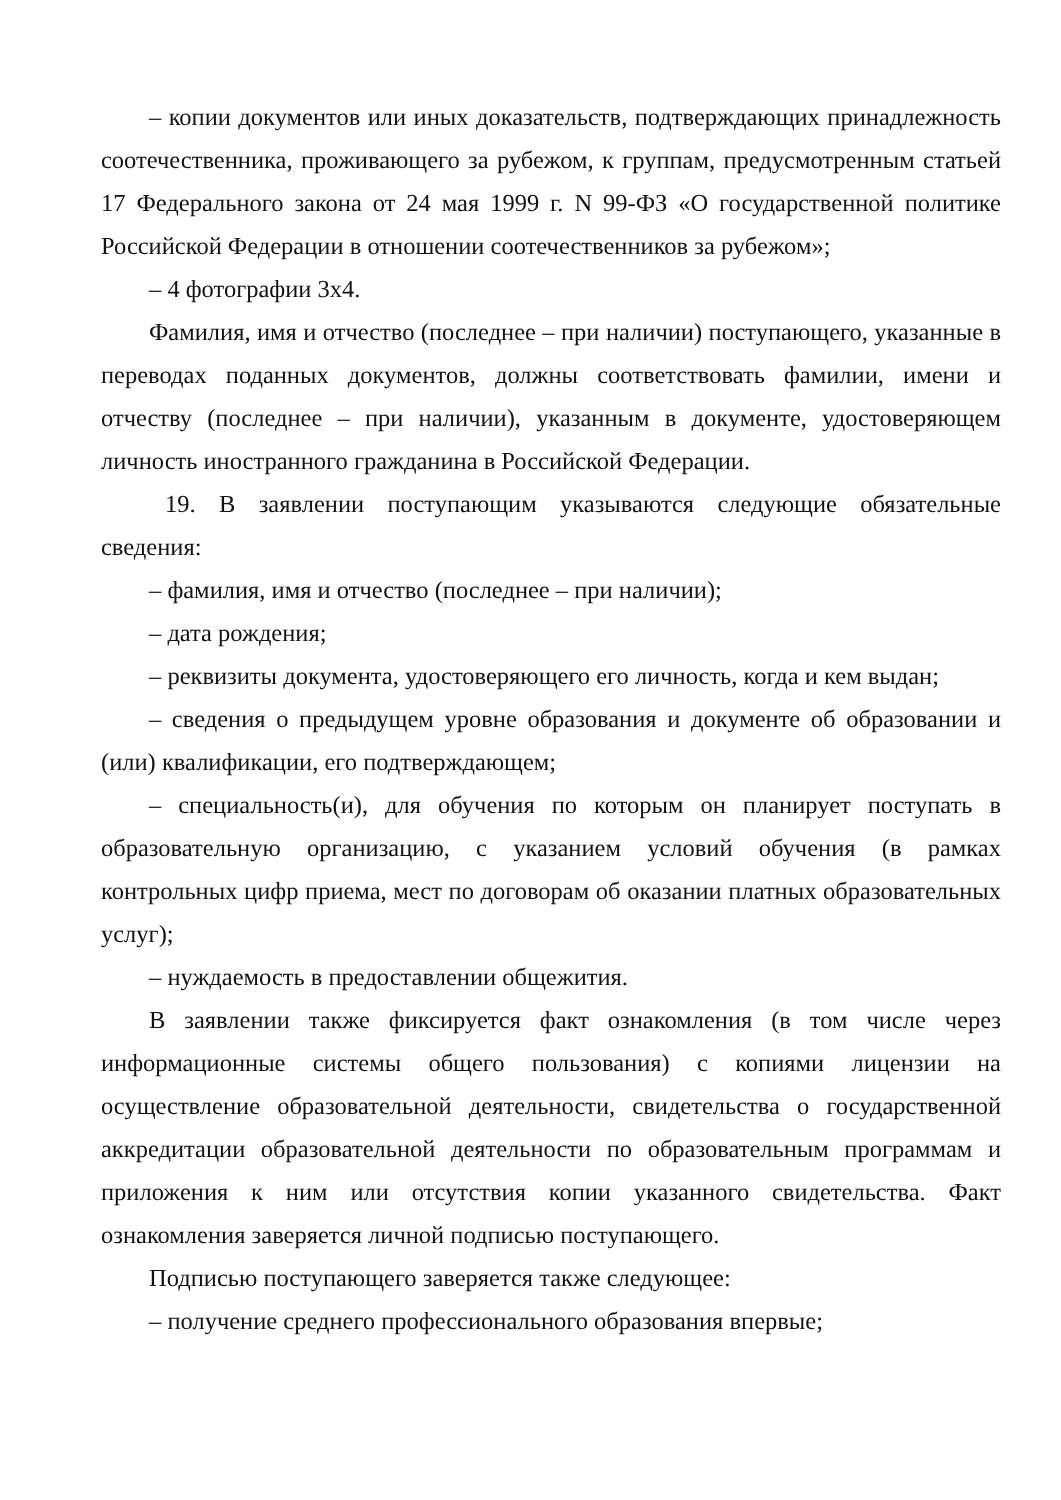– копии документов или иных доказательств, подтверждающих принадлежность соотечественника, проживающего за рубежом, к группам, предусмотренным статьей 17 Федерального закона от 24 мая 1999 г. N 99-ФЗ «О государственной политике Российской Федерации в отношении соотечественников за рубежом»;
– 4 фотографии 3x4.
Фамилия, имя и отчество (последнее – при наличии) поступающего, указанные в переводах поданных документов, должны соответствовать фамилии, имени и отчеству (последнее – при наличии), указанным в документе, удостоверяющем личность иностранного гражданина в Российской Федерации.
19. В заявлении поступающим указываются следующие обязательные сведения:
– фамилия, имя и отчество (последнее – при наличии);
– дата рождения;
– реквизиты документа, удостоверяющего его личность, когда и кем выдан;
– сведения о предыдущем уровне образования и документе об образовании и (или) квалификации, его подтверждающем;
– специальность(и), для обучения по которым он планирует поступать в образовательную организацию, с указанием условий обучения (в рамках контрольных цифр приема, мест по договорам об оказании платных образовательных услуг);
– нуждаемость в предоставлении общежития.
В заявлении также фиксируется факт ознакомления (в том числе через информационные системы общего пользования) с копиями лицензии на осуществление образовательной деятельности, свидетельства о государственной аккредитации образовательной деятельности по образовательным программам и приложения к ним или отсутствия копии указанного свидетельства. Факт ознакомления заверяется личной подписью поступающего.
Подписью поступающего заверяется также следующее:
– получение среднего профессионального образования впервые;